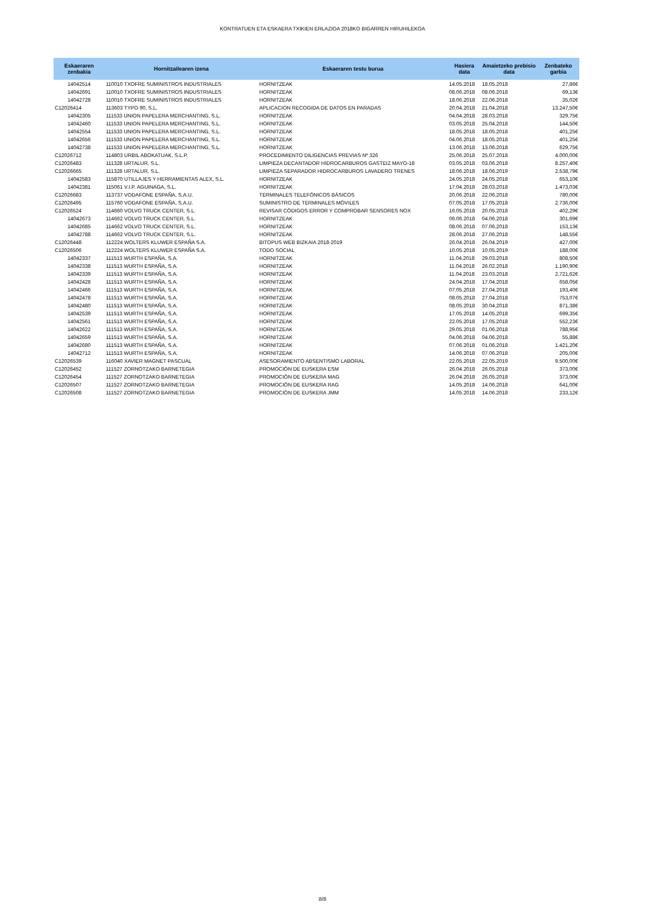KONTRATUEN ETA ESKAERA TXIKIEN ERLAZIOA 2018KO BIGARREN HIRUHILEKOA
| Eskaeraren zenbakia | Hornitzailearen izena | Eskaeraren testu burua | Hasiera data | Amaietzeko prebisio data | Zenbateko garbia |
| --- | --- | --- | --- | --- | --- |
| 14042514 | 110010 TXOFRE SUMINISTROS INDUSTRIALES | HORNITZEAK | 14.05.2018 | 18.05.2018 | 27,86€ |
| 14042691 | 110010 TXOFRE SUMINISTROS INDUSTRIALES | HORNITZEAK | 08.06.2018 | 08.06.2018 | 69,13€ |
| 14042728 | 110010 TXOFRE SUMINISTROS INDUSTRIALES | HORNITZEAK | 18.06.2018 | 22.06.2018 | 35,02€ |
| C12026414 | 113603 TYPO 90, S.L. | APLICACION RECOGIDA DE DATOS EN PARADAS | 20.04.2018 | 21.04.2018 | 13.247,50€ |
| 14042305 | 111533 UNION PAPELERA MERCHANTING, S.L. | HORNITZEAK | 04.04.2018 | 28.03.2018 | 329,75€ |
| 14042460 | 111533 UNION PAPELERA MERCHANTING, S.L. | HORNITZEAK | 03.05.2018 | 25.04.2018 | 144,50€ |
| 14042554 | 111533 UNION PAPELERA MERCHANTING, S.L. | HORNITZEAK | 18.05.2018 | 18.05.2018 | 401,25€ |
| 14042656 | 111533 UNION PAPELERA MERCHANTING, S.L. | HORNITZEAK | 04.06.2018 | 18.05.2018 | 401,25€ |
| 14042738 | 111533 UNION PAPELERA MERCHANTING, S.L. | HORNITZEAK | 13.06.2018 | 13.06.2018 | 629,75€ |
| C12026712 | 114803 URBIL ABOKATUAK, S.L.P. | PROCEDIMIENTO DILIGENCIAS PREVIAS Nº 326 | 25.06.2018 | 25.07.2018 | 4.000,00€ |
| C12026483 | 111328 URTALUR, S.L. | LIMPIEZA DECANTADOR HIDROCARBUROS GASTEIZ MAYO-18 | 03.05.2018 | 03.06.2018 | 8.257,40€ |
| C12026665 | 111328 URTALUR, S.L. | LIMPIEZA SEPARADOR HIDROCARBUROS LAVADERO TRENES | 18.06.2018 | 18.06.2019 | 2.538,79€ |
| 14042583 | 115870 UTILLAJES Y HERRAMIENTAS ALEX, S.L. | HORNITZEAK | 24.05.2018 | 24.05.2018 | 653,10€ |
| 14042381 | 115061 V.I.P. AGUINAGA, S.L. | HORNITZEAK | 17.04.2018 | 28.03.2018 | 1.473,03€ |
| C12026683 | 113737 VODAFONE ESPAÑA, S.A.U. | TERMINALES TELEFÓNICOS BÁSICOS | 20.06.2018 | 22.06.2018 | 780,00€ |
| C12026495 | 115760 VODAFONE ESPAÑA, S.A.U. | SUMINISTRO DE TERMINALES MÓVILES | 07.05.2018 | 17.05.2018 | 2.736,00€ |
| C12026524 | 114660 VOLVO TRUCK CENTER, S.L. | REVISAR CÓDIGOS ERROR Y COMPROBAR SENSORES NOX | 16.05.2018 | 20.05.2018 | 402,29€ |
| 14042673 | 114662 VOLVO TRUCK CENTER, S.L. | HORNITZEAK | 06.06.2018 | 04.06.2018 | 301,69€ |
| 14042685 | 114662 VOLVO TRUCK CENTER, S.L. | HORNITZEAK | 08.06.2018 | 07.06.2018 | 153,13€ |
| 14042788 | 114662 VOLVO TRUCK CENTER, S.L. | HORNITZEAK | 28.06.2018 | 27.06.2018 | 148,55€ |
| C12026448 | 112224 WOLTERS KLUWER ESPAÑA S.A. | BITOPUS WEB BIZKAIA 2018-2019 | 26.04.2018 | 26.04.2019 | 427,00€ |
| C12026506 | 112224 WOLTERS KLUWER ESPAÑA S.A. | TODO SOCIAL | 10.05.2018 | 10.05.2019 | 188,00€ |
| 14042337 | 111513 WURTH ESPAÑA, S.A. | HORNITZEAK | 11.04.2018 | 29.03.2018 | 808,50€ |
| 14042338 | 111513 WURTH ESPAÑA, S.A. | HORNITZEAK | 11.04.2018 | 26.02.2018 | 1.190,90€ |
| 14042339 | 111513 WURTH ESPAÑA, S.A. | HORNITZEAK | 11.04.2018 | 23.03.2018 | 2.721,62€ |
| 14042428 | 111513 WURTH ESPAÑA, S.A. | HORNITZEAK | 24.04.2018 | 17.04.2018 | 658,05€ |
| 14042466 | 111513 WURTH ESPAÑA, S.A. | HORNITZEAK | 07.05.2018 | 27.04.2018 | 193,40€ |
| 14042478 | 111513 WURTH ESPAÑA, S.A. | HORNITZEAK | 08.05.2018 | 27.04.2018 | 753,07€ |
| 14042480 | 111513 WURTH ESPAÑA, S.A. | HORNITZEAK | 08.05.2018 | 30.04.2018 | 871,38€ |
| 14042539 | 111513 WURTH ESPAÑA, S.A. | HORNITZEAK | 17.05.2018 | 14.05.2018 | 699,35€ |
| 14042561 | 111513 WURTH ESPAÑA, S.A. | HORNITZEAK | 22.05.2018 | 17.05.2018 | 552,23€ |
| 14042622 | 111513 WURTH ESPAÑA, S.A. | HORNITZEAK | 29.05.2018 | 01.06.2018 | 788,95€ |
| 14042659 | 111513 WURTH ESPAÑA, S.A. | HORNITZEAK | 04.06.2018 | 04.06.2018 | 55,88€ |
| 14042680 | 111513 WURTH ESPAÑA, S.A. | HORNITZEAK | 07.06.2018 | 01.06.2018 | 1.421,20€ |
| 14042712 | 111513 WURTH ESPAÑA, S.A. | HORNITZEAK | 14.06.2018 | 07.06.2018 | 205,00€ |
| C12026539 | 116040 XAVIER MAGNET PASCUAL | ASESORAMIENTO ABSENTISMO LABORAL | 22.05.2018 | 22.05.2019 | 9.500,00€ |
| C12026452 | 111527 ZORNOTZAKO BARNETEGIA | PROMOCIÓN DE EUSKERA ESM | 26.04.2018 | 26.05.2018 | 373,00€ |
| C12026454 | 111527 ZORNOTZAKO BARNETEGIA | PROMOCIÓN DE EUSKERA MAG | 26.04.2018 | 26.05.2018 | 373,00€ |
| C12026507 | 111527 ZORNOTZAKO BARNETEGIA | PROMOCIÓN DE EUSKERA RAG | 14.05.2018 | 14.06.2018 | 641,00€ |
| C12026508 | 111527 ZORNOTZAKO BARNETEGIA | PROMOCIÓN DE EUSKERA JMM | 14.05.2018 | 14.06.2018 | 233,12€ |
8/8